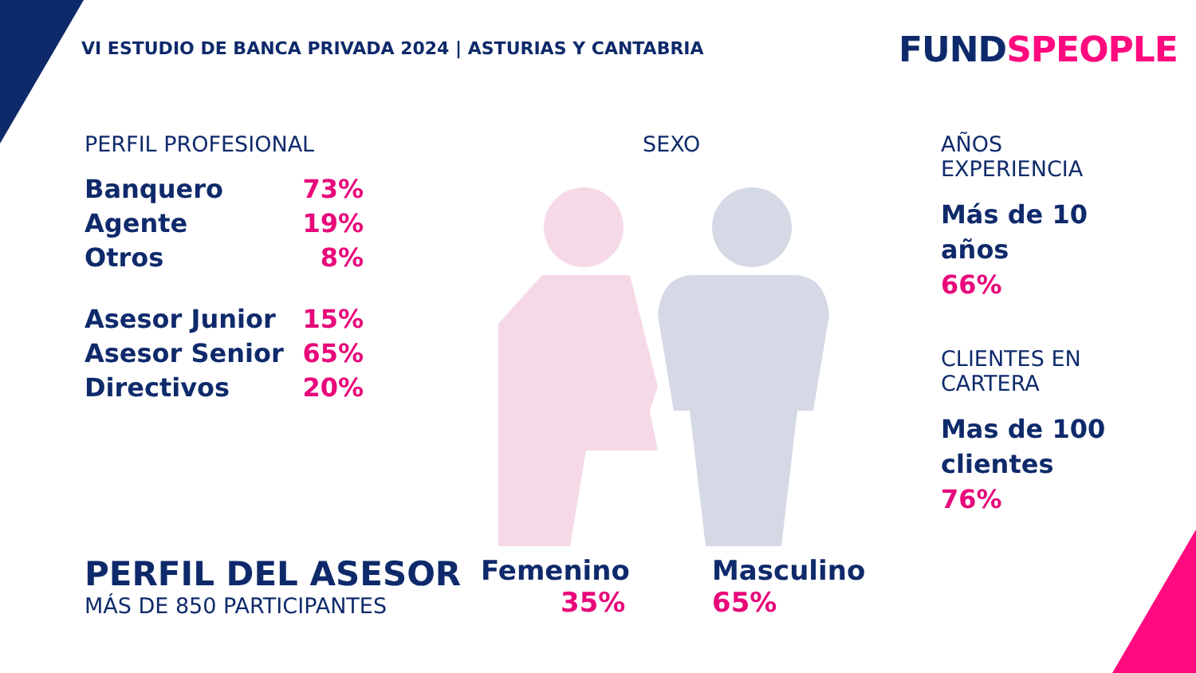VI ESTUDIO DE BANCA PRIVADA 2024 | ASTURIAS Y CANTABRIA
FUNDSPEOPLE
PERFIL PROFESIONAL
Banquero 73%
Agente 19%
Otros 8%
Asesor Junior 15%
Asesor Senior 65%
Directivos 20%
SEXO
Femenino
35%
Masculino
65%
AÑOS
EXPERIENCIA
Más de 10
años
66%
CLIENTES EN
CARTERA
Mas de 100
clientes
76%
PERFIL DEL ASESOR
MÁS DE 850 PARTICIPANTES